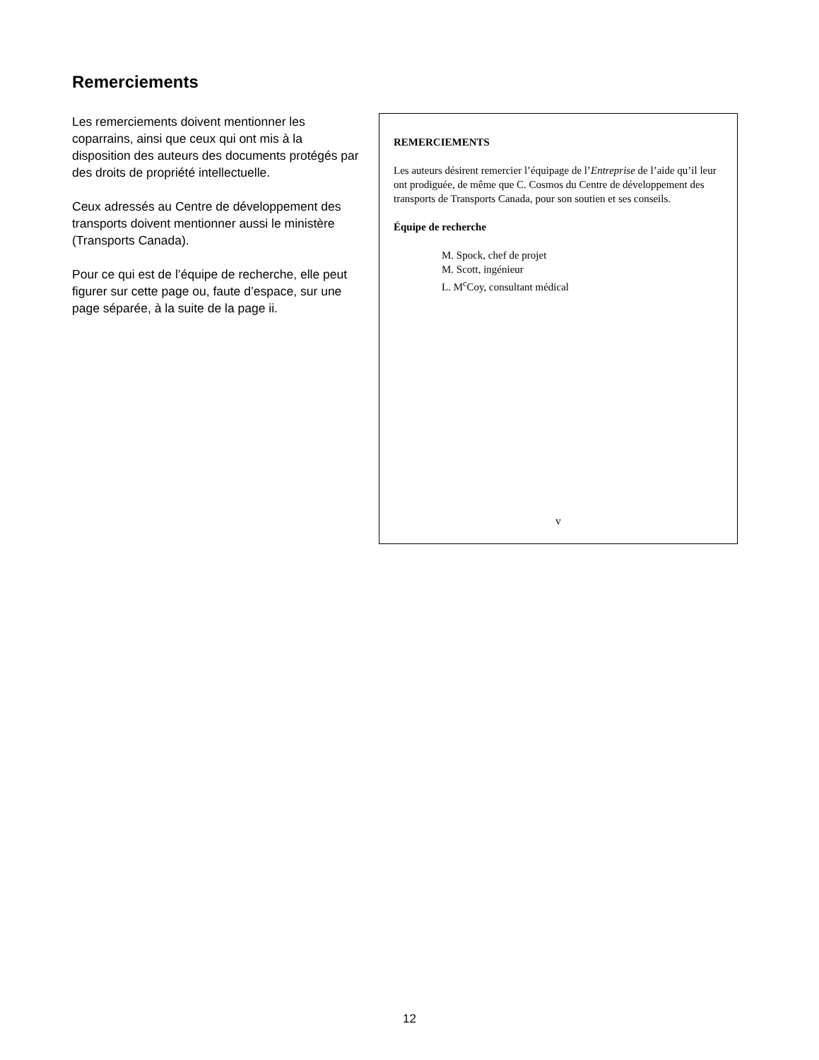Remerciements
Les remerciements doivent mentionner les coparrains, ainsi que ceux qui ont mis à la disposition des auteurs des documents protégés par des droits de propriété intellectuelle.
Ceux adressés au Centre de développement des transports doivent mentionner aussi le ministère (Transports Canada).
Pour ce qui est de l’équipe de recherche, elle peut figurer sur cette page ou, faute d’espace, sur une page séparée, à la suite de la page ii.
REMERCIEMENTS
Les auteurs désirent remercier l’équipage de l’Entreprise de l’aide qu’il leur ont prodiguée, de même que C. Cosmos du Centre de développement des transports de Transports Canada, pour son soutien et ses conseils.
Équipe de recherche
M. Spock, chef de projet
M. Scott, ingénieur
L. M<sup>c</sup>Coy, consultant médical
v
12